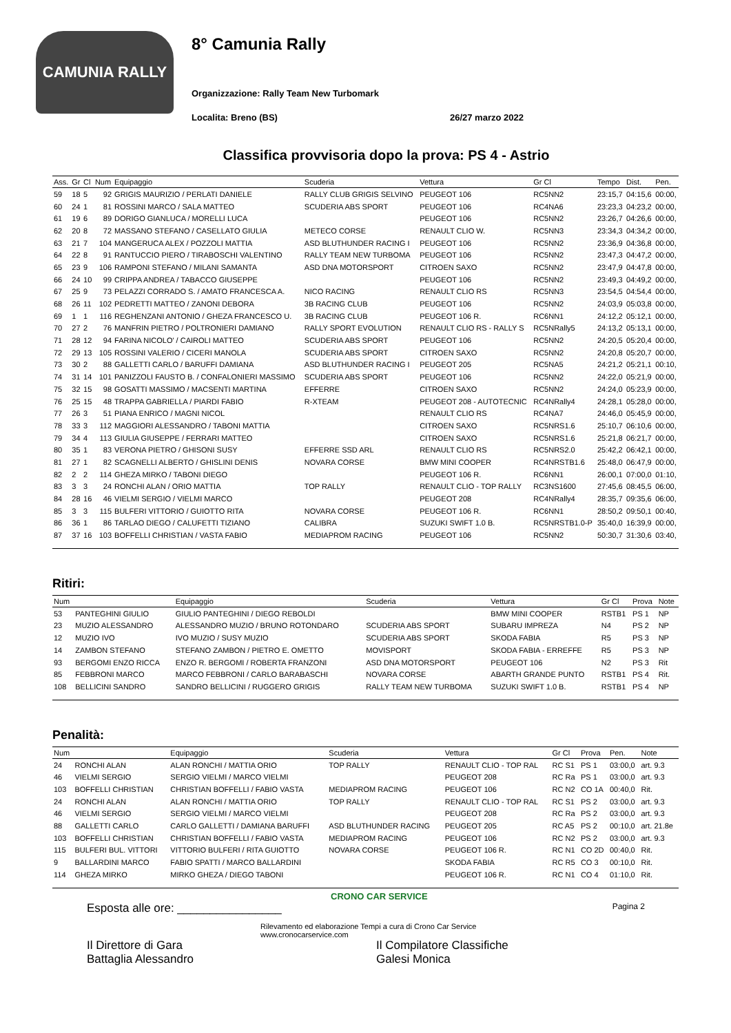CAMUNIA RALLY
8° Camunia Rally
Organizzazione: Rally Team New Turbomark
Localita: Breno (BS) 26/27 marzo 2022
Classifica provvisoria dopo la prova: PS 4 - Astrio
| Ass. | Gr | Cl | Num | Equipaggio | Scuderia | Vettura | Gr Cl | Tempo | Dist. | Pen. |
| --- | --- | --- | --- | --- | --- | --- | --- | --- | --- | --- |
| 59 | 18 | 5 | 92 | GRIGIS MAURIZIO / PERLATI DANIELE | RALLY CLUB GRIGIS SELVINO | PEUGEOT 106 | RC5NN2 | 23:15,7 | 04:15,6 | 00:00, |
| 60 | 24 | 1 | 81 | ROSSINI MARCO / SALA MATTEO | SCUDERIA ABS SPORT | PEUGEOT 106 | RC4NA6 | 23:23,3 | 04:23,2 | 00:00, |
| 61 | 19 | 6 | 89 | DORIGO GIANLUCA / MORELLI LUCA | | PEUGEOT 106 | RC5NN2 | 23:26,7 | 04:26,6 | 00:00, |
| 62 | 20 | 8 | 72 | MASSANO STEFANO / CASELLATO GIULIA | METECO CORSE | RENAULT CLIO W. | RC5NN3 | 23:34,3 | 04:34,2 | 00:00, |
| 63 | 21 | 7 | 104 | MANGERUCA ALEX / POZZOLI MATTIA | ASD BLUTHUNDER RACING I | PEUGEOT 106 | RC5NN2 | 23:36,9 | 04:36,8 | 00:00, |
| 64 | 22 | 8 | 91 | RANTUCCIO PIERO / TIRABOSCHI VALENTINO | RALLY TEAM NEW TURBOMA | PEUGEOT 106 | RC5NN2 | 23:47,3 | 04:47,2 | 00:00, |
| 65 | 23 | 9 | 106 | RAMPONI STEFANO / MILANI SAMANTA | ASD DNA MOTORSPORT | CITROEN SAXO | RC5NN2 | 23:47,9 | 04:47,8 | 00:00, |
| 66 | 24 | 10 | 99 | CRIPPA ANDREA / TABACCO GIUSEPPE | | PEUGEOT 106 | RC5NN2 | 23:49,3 | 04:49,2 | 00:00, |
| 67 | 25 | 9 | 73 | PELAZZI CORRADO S. / AMATO FRANCESCA A. | NICO RACING | RENAULT CLIO RS | RC5NN3 | 23:54,5 | 04:54,4 | 00:00, |
| 68 | 26 | 11 | 102 | PEDRETTI MATTEO / ZANONI DEBORA | 3B RACING CLUB | PEUGEOT 106 | RC5NN2 | 24:03,9 | 05:03,8 | 00:00, |
| 69 | 1 | 1 | 116 | REGHENZANI ANTONIO / GHEZA FRANCESCO U. | 3B RACING CLUB | PEUGEOT 106 R. | RC6NN1 | 24:12,2 | 05:12,1 | 00:00, |
| 70 | 27 | 2 | 76 | MANFRIN PIETRO / POLTRONIERI DAMIANO | RALLY SPORT EVOLUTION | RENAULT CLIO RS - RALLY S | RC5NRally5 | 24:13,2 | 05:13,1 | 00:00, |
| 71 | 28 | 12 | 94 | FARINA NICOLO' / CAIROLI MATTEO | SCUDERIA ABS SPORT | PEUGEOT 106 | RC5NN2 | 24:20,5 | 05:20,4 | 00:00, |
| 72 | 29 | 13 | 105 | ROSSINI VALERIO / CICERI MANOLA | SCUDERIA ABS SPORT | CITROEN SAXO | RC5NN2 | 24:20,8 | 05:20,7 | 00:00, |
| 73 | 30 | 2 | 88 | GALLETTI CARLO / BARUFFI DAMIANA | ASD BLUTHUNDER RACING I | PEUGEOT 205 | RC5NA5 | 24:21,2 | 05:21,1 | 00:10, |
| 74 | 31 | 14 | 101 | PANIZZOLI FAUSTO B. / CONFALONIERI MASSIMO | SCUDERIA ABS SPORT | PEUGEOT 106 | RC5NN2 | 24:22,0 | 05:21,9 | 00:00, |
| 75 | 32 | 15 | 98 | GOSATTI MASSIMO / MACSENTI MARTINA | EFFERRE | CITROEN SAXO | RC5NN2 | 24:24,0 | 05:23,9 | 00:00, |
| 76 | 25 | 15 | 48 | TRAPPA GABRIELLA / PIARDI FABIO | R-XTEAM | PEUGEOT 208 - AUTOTECNIC | RC4NRally4 | 24:28,1 | 05:28,0 | 00:00, |
| 77 | 26 | 3 | 51 | PIANA ENRICO / MAGNI NICOL | | RENAULT CLIO RS | RC4NA7 | 24:46,0 | 05:45,9 | 00:00, |
| 78 | 33 | 3 | 112 | MAGGIORI ALESSANDRO / TABONI MATTIA | | CITROEN SAXO | RC5NRS1.6 | 25:10,7 | 06:10,6 | 00:00, |
| 79 | 34 | 4 | 113 | GIULIA GIUSEPPE / FERRARI MATTEO | | CITROEN SAXO | RC5NRS1.6 | 25:21,8 | 06:21,7 | 00:00, |
| 80 | 35 | 1 | 83 | VERONA PIETRO / GHISONI SUSY | EFFERRE SSD ARL | RENAULT CLIO RS | RC5NRS2.0 | 25:42,2 | 06:42,1 | 00:00, |
| 81 | 27 | 1 | 82 | SCAGNELLI ALBERTO / GHISLINI DENIS | NOVARA CORSE | BMW MINI COOPER | RC4NRSTB1.6 | 25:48,0 | 06:47,9 | 00:00, |
| 82 | 2 | 2 | 114 | GHEZA MIRKO / TABONI DIEGO | | PEUGEOT 106 R. | RC6NN1 | 26:00,1 | 07:00,0 | 01:10, |
| 83 | 3 | 3 | 24 | RONCHI ALAN / ORIO MATTIA | TOP RALLY | RENAULT CLIO - TOP RALLY | RC3NS1600 | 27:45,6 | 08:45,5 | 06:00, |
| 84 | 28 | 16 | 46 | VIELMI SERGIO / VIELMI MARCO | | PEUGEOT 208 | RC4NRally4 | 28:35,7 | 09:35,6 | 06:00, |
| 85 | 3 | 3 | 115 | BULFERI VITTORIO / GUIOTTO RITA | NOVARA CORSE | PEUGEOT 106 R. | RC6NN1 | 28:50,2 | 09:50,1 | 00:40, |
| 86 | 36 | 1 | 86 | TARLAO DIEGO / CALUFETTI TIZIANO | CALIBRA | SUZUKI SWIFT 1.0 B. | RC5NRSTB1.0-P | 35:40,0 | 16:39,9 | 00:00, |
| 87 | 37 | 16 | 103 | BOFFELLI CHRISTIAN / VASTA FABIO | MEDIAPROM RACING | PEUGEOT 106 | RC5NN2 | 50:30,7 | 31:30,6 | 03:40, |
Ritiri:
| Num | | Equipaggio | Scuderia | Vettura | Gr Cl | Prova | Note |
| --- | --- | --- | --- | --- | --- | --- | --- |
| 53 | PANTEGHINI GIULIO | GIULIO PANTEGHINI / DIEGO REBOLDI | | BMW MINI COOPER | RSTB1 | PS 1 | NP |
| 23 | MUZIO ALESSANDRO | ALESSANDRO MUZIO / BRUNO ROTONDARO | SCUDERIA ABS SPORT | SUBARU IMPREZA | N4 | PS 2 | NP |
| 12 | MUZIO IVO | IVO MUZIO / SUSY MUZIO | SCUDERIA ABS SPORT | SKODA FABIA | R5 | PS 3 | NP |
| 14 | ZAMBON STEFANO | STEFANO ZAMBON / PIETRO E. OMETTO | MOVISPORT | SKODA FABIA - ERREFFE | R5 | PS 3 | NP |
| 93 | BERGOMI ENZO RICCA | ENZO R. BERGOMI / ROBERTA FRANZONI | ASD DNA MOTORSPORT | PEUGEOT 106 | N2 | PS 3 | Rit |
| 85 | FEBBRONI MARCO | MARCO FEBBRONI / CARLO BARABASCHI | NOVARA CORSE | ABARTH GRANDE PUNTO | RSTB1 | PS 4 | Rit. |
| 108 | BELLICINI SANDRO | SANDRO BELLICINI / RUGGERO GRIGIS | RALLY TEAM NEW TURBOMA | SUZUKI SWIFT 1.0 B. | RSTB1 | PS 4 | NP |
Penalità:
| Num | | Equipaggio | Scuderia | Vettura | Gr Cl | Prova | Pen. | Note |
| --- | --- | --- | --- | --- | --- | --- | --- | --- |
| 24 | RONCHI ALAN | ALAN RONCHI / MATTIA ORIO | TOP RALLY | RENAULT CLIO - TOP RAL | RC S1 | PS 1 | 03:00,0 | art. 9.3 |
| 46 | VIELMI SERGIO | SERGIO VIELMI / MARCO VIELMI | | PEUGEOT 208 | RC Ra | PS 1 | 03:00,0 | art. 9.3 |
| 103 | BOFFELLI CHRISTIAN | CHRISTIAN BOFFELLI / FABIO VASTA | MEDIAPROM RACING | PEUGEOT 106 | RC N2 | CO 1A | 00:40,0 | Rit. |
| 24 | RONCHI ALAN | ALAN RONCHI / MATTIA ORIO | TOP RALLY | RENAULT CLIO - TOP RAL | RC S1 | PS 2 | 03:00,0 | art. 9.3 |
| 46 | VIELMI SERGIO | SERGIO VIELMI / MARCO VIELMI | | PEUGEOT 208 | RC Ra | PS 2 | 03:00,0 | art. 9.3 |
| 88 | GALLETTI CARLO | CARLO GALLETTI / DAMIANA BARUFFI | ASD BLUTHUNDER RACING | PEUGEOT 205 | RC A5 | PS 2 | 00:10,0 | art. 21.8e |
| 103 | BOFFELLI CHRISTIAN | CHRISTIAN BOFFELLI / FABIO VASTA | MEDIAPROM RACING | PEUGEOT 106 | RC N2 | PS 2 | 03:00,0 | art. 9.3 |
| 115 | BULFERI BUL. VITTORI | VITTORIO BULFERI / RITA GUIOTTO | NOVARA CORSE | PEUGEOT 106 R. | RC N1 | CO 2D | 00:40,0 | Rit. |
| 9 | BALLARDINI MARCO | FABIO SPATTI / MARCO BALLARDINI | | SKODA FABIA | RC R5 | CO 3 | 00:10,0 | Rit. |
| 114 | GHEZA MIRKO | MIRKO GHEZA / DIEGO TABONI | | PEUGEOT 106 R. | RC N1 | CO 4 | 01:10,0 | Rit. |
CRONO CAR SERVICE
Esposta alle ore: ________________ Pagina 2
Rilevamento ed elaborazione Tempi a cura di Crono Car Service
www.cronocarservice.com
Il Direttore di Gara
Battaglia Alessandro
Il Compilatore Classifiche
Galesi Monica